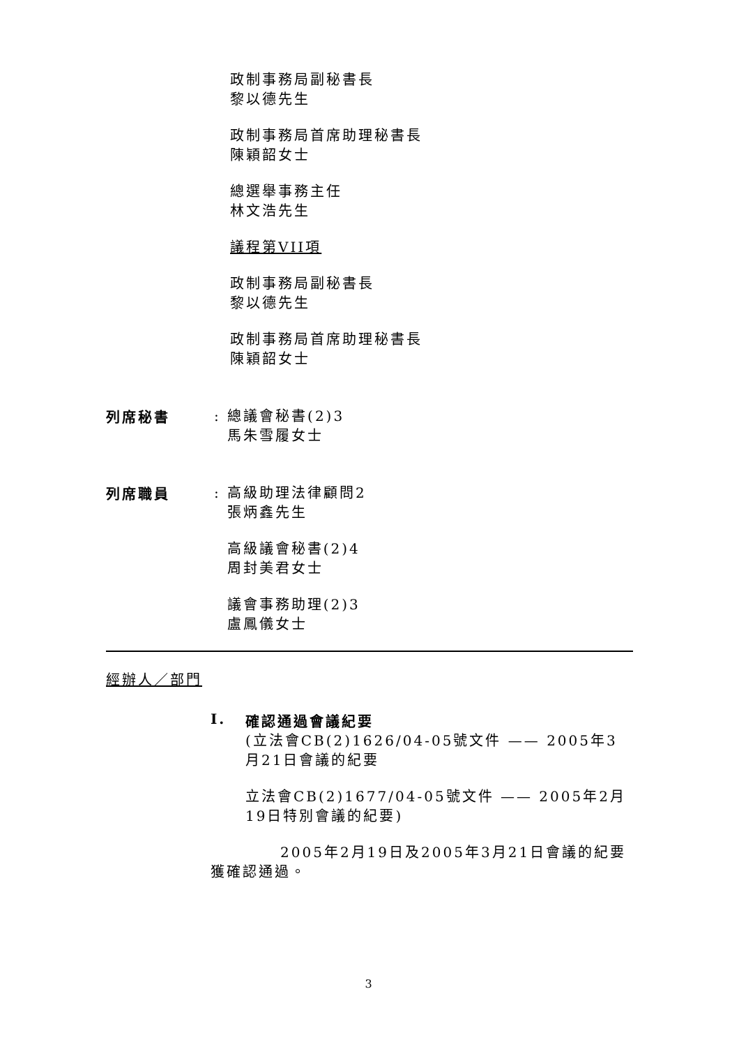政制事務局副秘書長
黎以德先生
政制事務局首席助理秘書長
陳穎韶女士
總選舉事務主任
林文浩先生
議程第VII項
政制事務局副秘書長
黎以德先生
政制事務局首席助理秘書長
陳穎韶女士
列席秘書
: 總議會秘書(2)3
馬朱雪履女士
列席職員
: 高級助理法律顧問2
張炳鑫先生
高級議會秘書(2)4
周封美君女士
議會事務助理(2)3
盧鳳儀女士
經辦人／部門
I. 確認通過會議紀要
(立法會CB(2)1626/04-05號文件 —— 2005年3月21日會議的紀要
立法會CB(2)1677/04-05號文件 —— 2005年2月19日特別會議的紀要)
2005年2月19日及2005年3月21日會議的紀要獲確認通過。
3